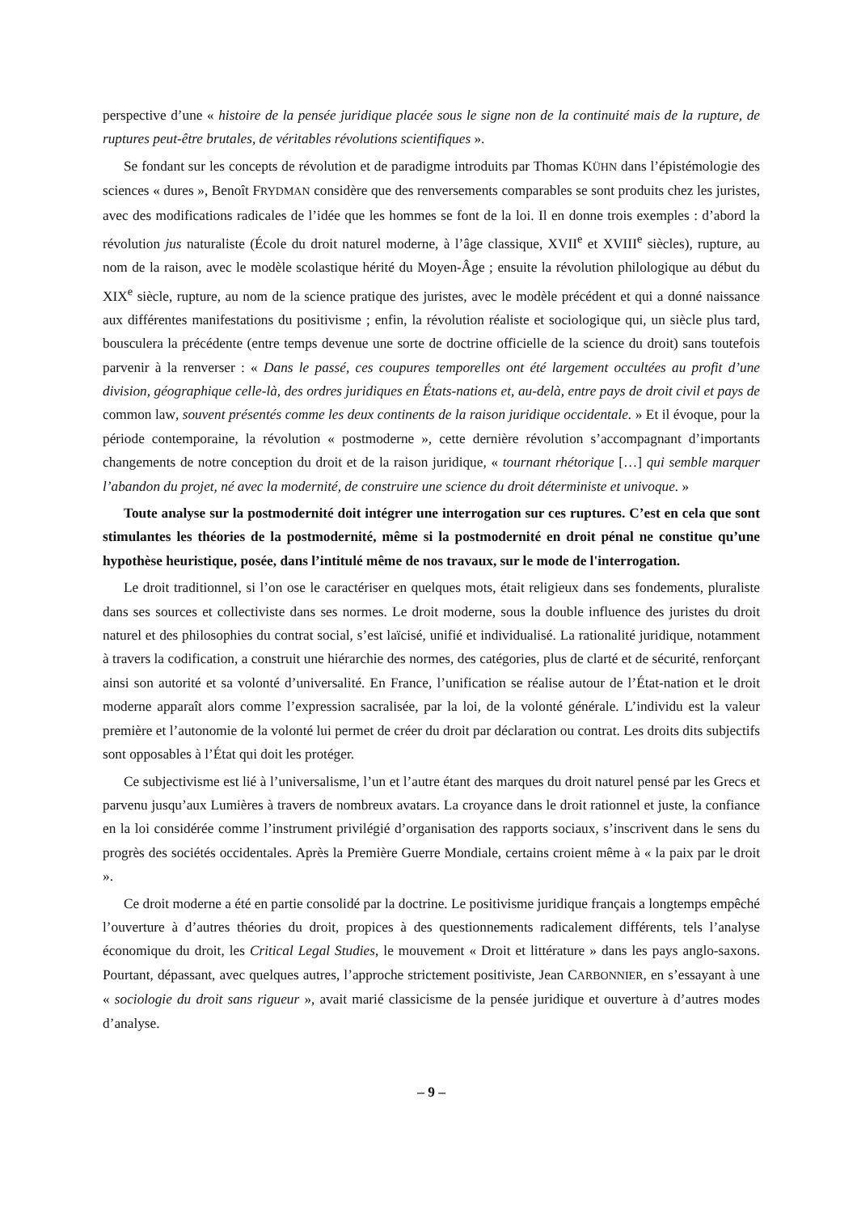perspective d’une « histoire de la pensée juridique placée sous le signe non de la continuité mais de la rupture, de ruptures peut-être brutales, de véritables révolutions scientifiques ».
Se fondant sur les concepts de révolution et de paradigme introduits par Thomas KÜHN dans l’épistémologie des sciences « dures », Benoît FRYDMAN considère que des renversements comparables se sont produits chez les juristes, avec des modifications radicales de l’idée que les hommes se font de la loi. Il en donne trois exemples : d’abord la révolution jus naturaliste (École du droit naturel moderne, à l’âge classique, XVII<sup>e</sup> et XVIII<sup>e</sup> siècles), rupture, au nom de la raison, avec le modèle scolastique hérité du Moyen-Âge ; ensuite la révolution philologique au début du XIX<sup>e</sup> siècle, rupture, au nom de la science pratique des juristes, avec le modèle précédent et qui a donné naissance aux différentes manifestations du positivisme ; enfin, la révolution réaliste et sociologique qui, un siècle plus tard, bousculera la précédente (entre temps devenue une sorte de doctrine officielle de la science du droit) sans toutefois parvenir à la renverser : « Dans le passé, ces coupures temporelles ont été largement occultées au profit d’une division, géographique celle-là, des ordres juridiques en États-nations et, au-delà, entre pays de droit civil et pays de common law, souvent présentés comme les deux continents de la raison juridique occidentale. » Et il évoque, pour la période contemporaine, la révolution « postmoderne », cette dernière révolution s’accompagnant d’importants changements de notre conception du droit et de la raison juridique, « tournant rhétorique […] qui semble marquer l’abandon du projet, né avec la modernité, de construire une science du droit déterministe et univoque. »
Toute analyse sur la postmodernité doit intégrer une interrogation sur ces ruptures. C’est en cela que sont stimulantes les théories de la postmodernité, même si la postmodernité en droit pénal ne constitue qu’une hypothèse heuristique, posée, dans l’intitulé même de nos travaux, sur le mode de l'interrogation.
Le droit traditionnel, si l’on ose le caractériser en quelques mots, était religieux dans ses fondements, pluraliste dans ses sources et collectiviste dans ses normes. Le droit moderne, sous la double influence des juristes du droit naturel et des philosophies du contrat social, s’est laïcisé, unifié et individualisé. La rationalité juridique, notamment à travers la codification, a construit une hiérarchie des normes, des catégories, plus de clarté et de sécurité, renforçant ainsi son autorité et sa volonté d’universalité. En France, l’unification se réalise autour de l’État-nation et le droit moderne apparaît alors comme l’expression sacralisée, par la loi, de la volonté générale. L’individu est la valeur première et l’autonomie de la volonté lui permet de créer du droit par déclaration ou contrat. Les droits dits subjectifs sont opposables à l’État qui doit les protéger.
Ce subjectivisme est lié à l’universalisme, l’un et l’autre étant des marques du droit naturel pensé par les Grecs et parvenu jusqu’aux Lumières à travers de nombreux avatars. La croyance dans le droit rationnel et juste, la confiance en la loi considérée comme l’instrument privilégié d’organisation des rapports sociaux, s’inscrivent dans le sens du progrès des sociétés occidentales. Après la Première Guerre Mondiale, certains croient même à « la paix par le droit ».
Ce droit moderne a été en partie consolidé par la doctrine. Le positivisme juridique français a longtemps empêché l’ouverture à d’autres théories du droit, propices à des questionnements radicalement différents, tels l’analyse économique du droit, les Critical Legal Studies, le mouvement « Droit et littérature » dans les pays anglo-saxons. Pourtant, dépassant, avec quelques autres, l’approche strictement positiviste, Jean CARBONNIER, en s’essayant à une « sociologie du droit sans rigueur », avait marié classicisme de la pensée juridique et ouverture à d’autres modes d’analyse.
– 9 –